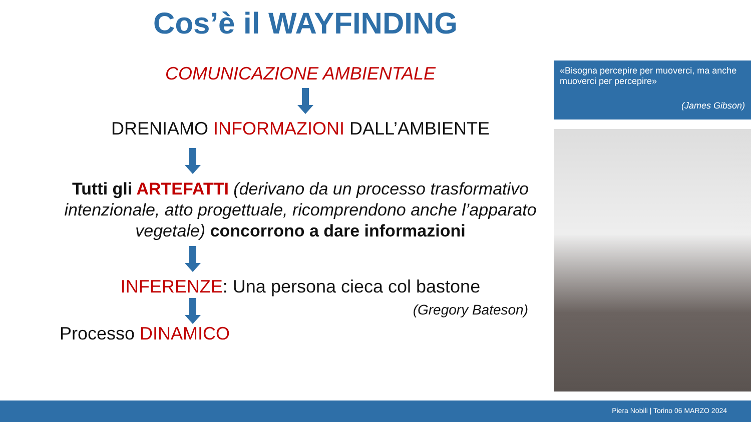Cos’è il WAYFINDING
COMUNICAZIONE AMBIENTALE
DRENIAMO INFORMAZIONI DALL’AMBIENTE
Tutti gli ARTEFATTI (derivano da un processo trasformativo intenzionale, atto progettuale, ricomprendono anche l’apparato vegetale) concorrono a dare informazioni
INFERENZE: Una persona cieca col bastone
(Gregory Bateson)
Processo DINAMICO
«Bisogna percepire per muoverci, ma anche muoverci per percepire»
(James Gibson)
Piera Nobili | Torino 06 MARZO 2024